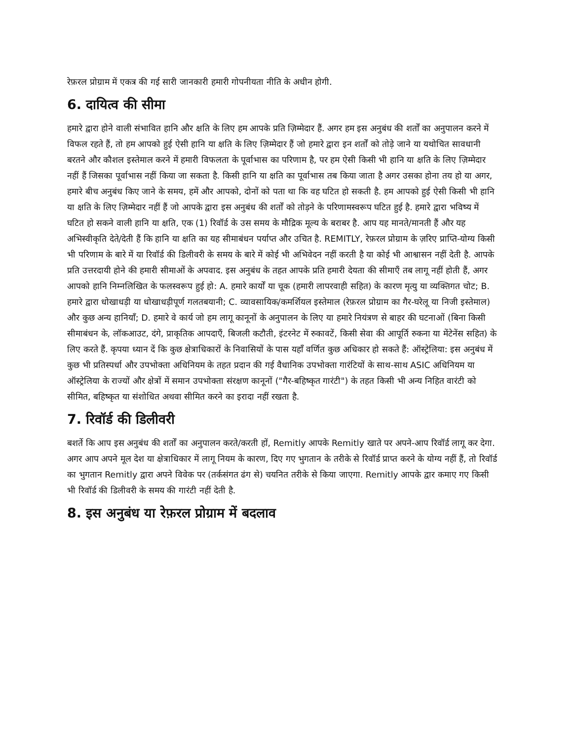रेफ़रल प्रोग्राम में एकत्र की गई सारी जानकारी हमारी गोपनीयता नीति के अधीन होगी.
6. दायित्व की सीमा
हमारे द्वारा होने वाली संभावित हानि और क्षति के लिए हम आपके प्रति ज़िम्मेदार हैं. अगर हम इस अनुबंध की शर्तों का अनुपालन करने में विफल रहते हैं, तो हम आपको हुई ऐसी हानि या क्षति के लिए ज़िम्मेदार हैं जो हमारे द्वारा इन शर्तों को तोड़े जाने या यथोचित सावधानी बरतने और कौशल इस्तेमाल करने में हमारी विफलता के पूर्वाभास का परिणाम है, पर हम ऐसी किसी भी हानि या क्षति के लिए ज़िम्मेदार नहीं हैं जिसका पूर्वाभास नहीं किया जा सकता है. किसी हानि या क्षति का पूर्वाभास तब किया जाता है अगर उसका होना तय हो या अगर, हमारे बीच अनुबंध किए जाने के समय, हमें और आपको, दोनों को पता था कि वह घटित हो सकती है. हम आपको हुई ऐसी किसी भी हानि या क्षति के लिए ज़िम्मेदार नहीं हैं जो आपके द्वारा इस अनुबंध की शर्तों को तोड़ने के परिणामस्वरूप घटित हुई है. हमारे द्वारा भविष्य में घटित हो सकने वाली हानि या क्षति, एक (1) रिवॉर्ड के उस समय के मौद्रिक मूल्य के बराबर है. आप यह मानते/मानती हैं और यह अभिस्वीकृति देते/देती हैं कि हानि या क्षति का यह सीमाबंधन पर्याप्त और उचित है. REMITLY, रेफ़रल प्रोग्राम के ज़रिए प्राप्ति-योग्य किसी भी परिणाम के बारे में या रिवॉर्ड की डिलीवरी के समय के बारे में कोई भी अभिवेदन नहीं करती है या कोई भी आश्वासन नहीं देती है. आपके प्रति उत्तरदायी होने की हमारी सीमाओं के अपवाद. इस अनुबंध के तहत आपके प्रति हमारी देयता की सीमाएँ तब लागू नहीं होती हैं, अगर आपको हानि निम्नलिखित के फलस्वरूप हुई हो: A. हमारे कार्यों या चूक (हमारी लापरवाही सहित) के कारण मृत्यु या व्यक्तिगत चोट; B. हमारे द्वारा धोखाधड़ी या धोखाधड़ीपूर्ण गलतबयानी; C. व्यावसायिक/कमर्शियल इस्तेमाल (रेफ़रल प्रोग्राम का गैर-घरेलू या निजी इस्तेमाल) और कुछ अन्य हानियाँ; D. हमारे वे कार्य जो हम लागू कानूनों के अनुपालन के लिए या हमारे नियंत्रण से बाहर की घटनाओं (बिना किसी सीमाबंधन के, लॉकआउट, दंगे, प्राकृतिक आपदाएँ, बिजली कटौती, इंटरनेट में रुकावटें, किसी सेवा की आपूर्ति रुकना या मेंटेनेंस सहित) के लिए करते हैं. कृपया ध्यान दें कि कुछ क्षेत्राधिकारों के निवासियों के पास यहाँ वर्णित कुछ अधिकार हो सकते हैं: ऑस्ट्रेलिया: इस अनुबंध में कुछ भी प्रतिस्पर्धा और उपभोक्ता अधिनियम के तहत प्रदान की गई वैधानिक उपभोक्ता गारंटियों के साथ-साथ ASIC अधिनियम या ऑस्ट्रेलिया के राज्यों और क्षेत्रों में समान उपभोक्ता संरक्षण कानूनों ("गैर-बहिष्कृत गारंटी") के तहत किसी भी अन्य निहित वारंटी को सीमित, बहिष्कृत या संशोधित अथवा सीमित करने का इरादा नहीं रखता है.
7. रिवॉर्ड की डिलीवरी
बशर्ते कि आप इस अनुबंध की शर्तों का अनुपालन करते/करती हों, Remitly आपके Remitly खाते पर अपने-आप रिवॉर्ड लागू कर देगा. अगर आप अपने मूल देश या क्षेत्राधिकार में लागू नियम के कारण, दिए गए भुगतान के तरीके से रिवॉर्ड प्राप्त करने के योग्य नहीं हैं, तो रिवॉर्ड का भुगतान Remitly द्वारा अपने विवेक पर (तर्कसंगत ढंग से) चयनित तरीके से किया जाएगा. Remitly आपके द्वार कमाए गए किसी भी रिवॉर्ड की डिलीवरी के समय की गारंटी नहीं देती है.
8. इस अनुबंध या रेफ़रल प्रोग्राम में बदलाव